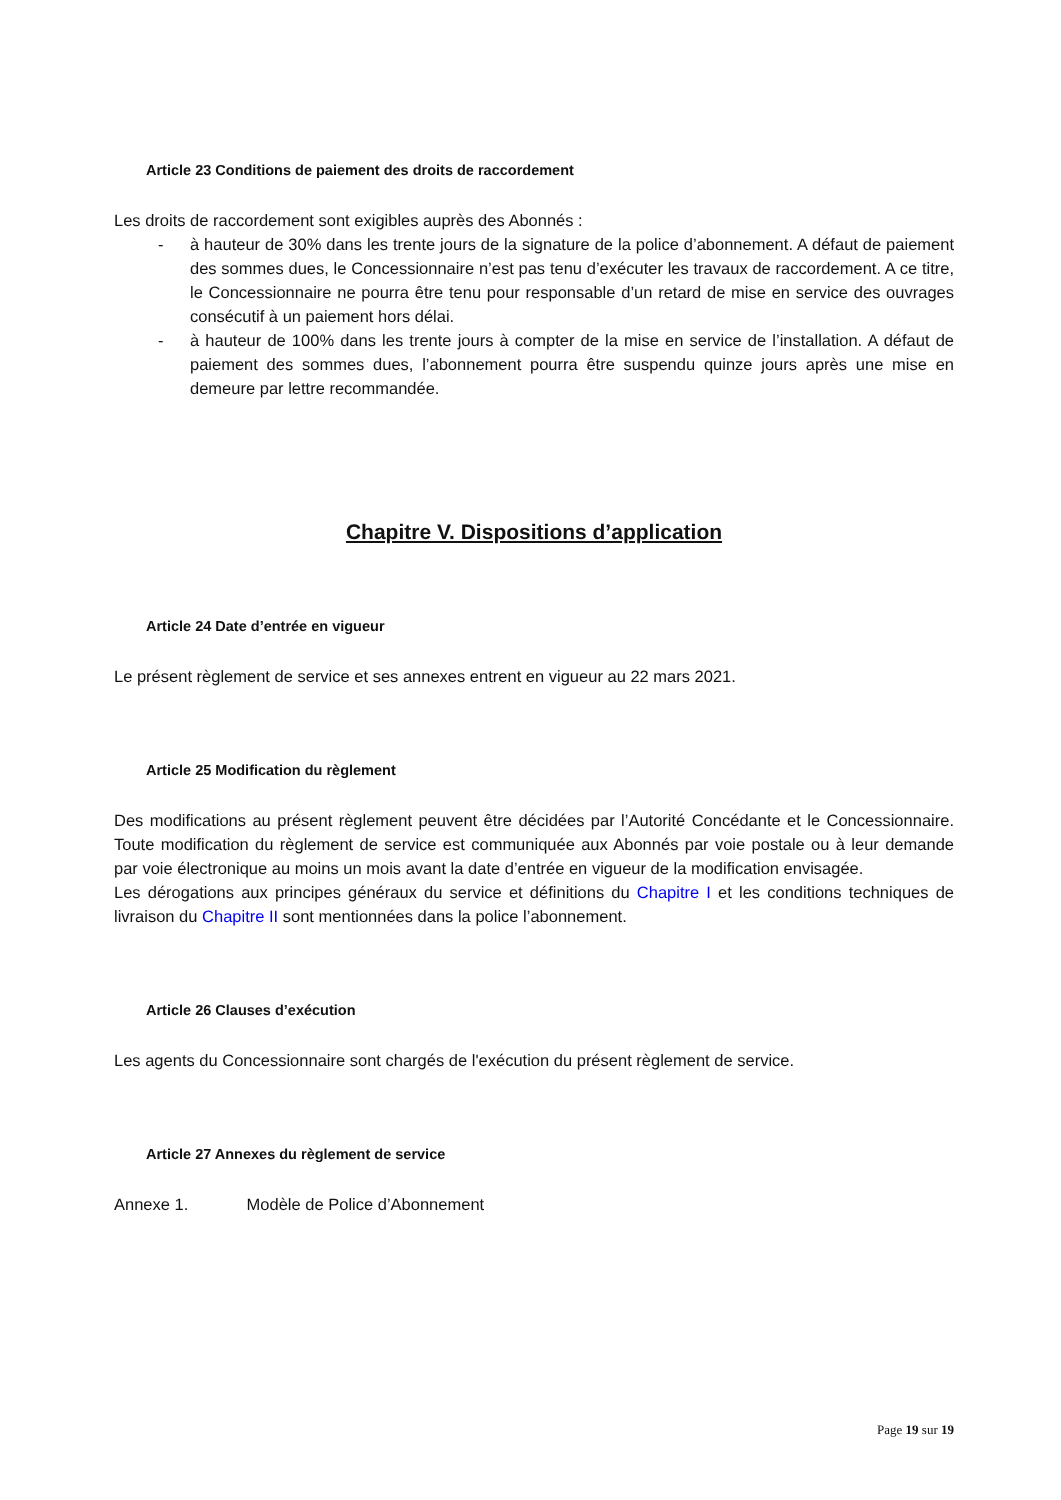Article 23 Conditions de paiement des droits de raccordement
Les droits de raccordement sont exigibles auprès des Abonnés :
- à hauteur de 30% dans les trente jours de la signature de la police d’abonnement. A défaut de paiement des sommes dues, le Concessionnaire n’est pas tenu d’exécuter les travaux de raccordement. A ce titre, le Concessionnaire ne pourra être tenu pour responsable d’un retard de mise en service des ouvrages consécutif à un paiement hors délai.
- à hauteur de 100% dans les trente jours à compter de la mise en service de l’installation. A défaut de paiement des sommes dues, l’abonnement pourra être suspendu quinze jours après une mise en demeure par lettre recommandée.
Chapitre V. Dispositions d’application
Article 24 Date d’entrée en vigueur
Le présent règlement de service et ses annexes entrent en vigueur au 22 mars 2021.
Article 25 Modification du règlement
Des modifications au présent règlement peuvent être décidées par l’Autorité Concédante et le Concessionnaire. Toute modification du règlement de service est communiquée aux Abonnés par voie postale ou à leur demande par voie électronique au moins un mois avant la date d’entrée en vigueur de la modification envisagée.
Les dérogations aux principes généraux du service et définitions du Chapitre I et les conditions techniques de livraison du Chapitre II sont mentionnées dans la police l’abonnement.
Article 26 Clauses d’exécution
Les agents du Concessionnaire sont chargés de l'exécution du présent règlement de service.
Article 27 Annexes du règlement de service
Annexe 1. Modèle de Police d’Abonnement
Page 19 sur 19